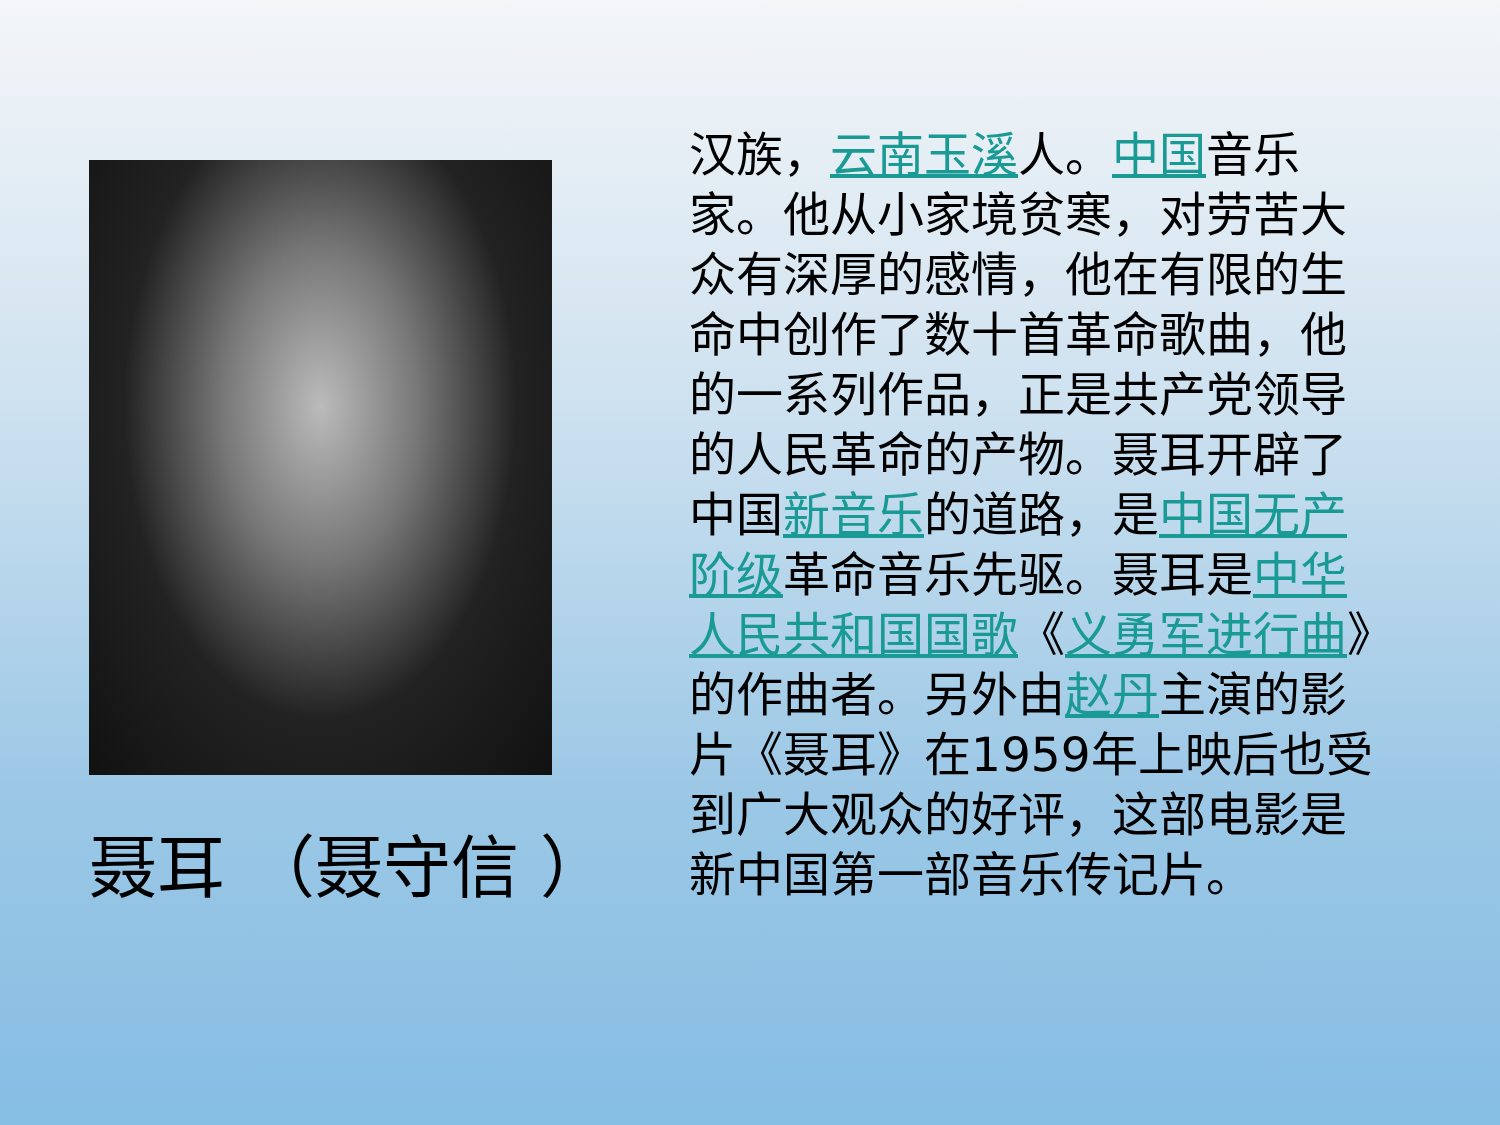聂耳 （聂守信 ）
汉族，云南玉溪人。中国音乐家。他从小家境贫寒，对劳苦大众有深厚的感情，他在有限的生命中创作了数十首革命歌曲，他的一系列作品，正是共产党领导的人民革命的产物。聂耳开辟了中国新音乐的道路，是中国无产阶级革命音乐先驱。聂耳是中华人民共和国国歌《义勇军进行曲》的作曲者。另外由赵丹主演的影片《聂耳》在1959年上映后也受到广大观众的好评，这部电影是新中国第一部音乐传记片。